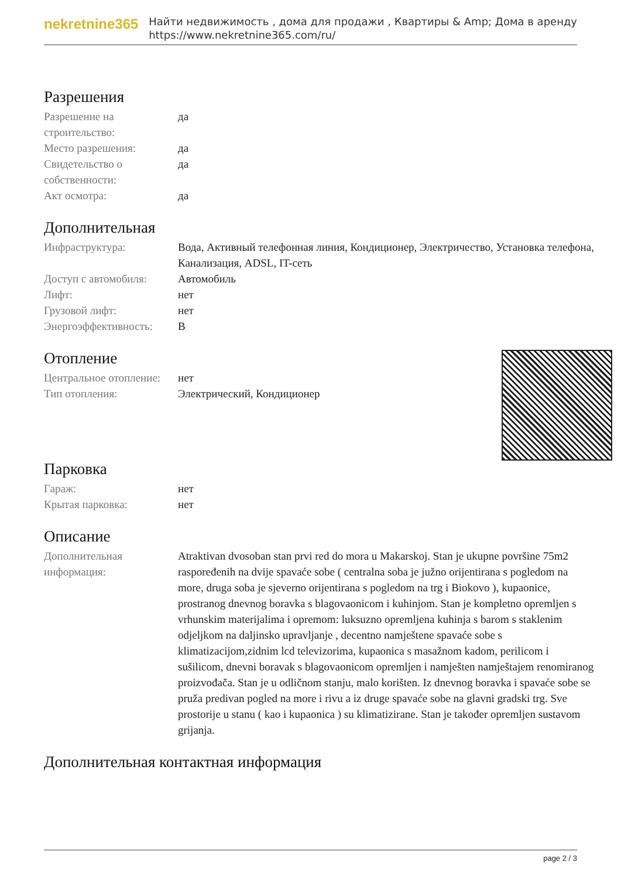nekretnine365
Найти недвижимость , дома для продажи , Квартиры & Amp; Дома в аренду
https://www.nekretnine365.com/ru/
Разрешения
| Разрешение на строительство: | да |
| Место разрешения: | да |
| Свидетельство о собственности: | да |
| Акт осмотра: | да |
Дополнительная
| Инфраструктура: | Вода, Активный телефонная линия, Кондиционер, Электричество, Установка телефона, Канализация, ADSL, IT-сеть |
| Доступ с автомобиля: | Автомобиль |
| Лифт: | нет |
| Грузовой лифт: | нет |
| Энергоэффективность: | B |
Отопление
| Центральное отопление: | нет |
| Тип отопления: | Электрический, Кондиционер |
Парковка
| Гараж: | нет |
| Крытая парковка: | нет |
Описание
| Дополнительная информация: | Atraktivan dvosoban stan prvi red do mora u Makarskoj. Stan je ukupne površine 75m2 raspoređenih na dvije spavaće sobe ( centralna soba je južno orijentirana s pogledom na more, druga soba je sjeverno orijentirana s pogledom na trg i Biokovo ), kupaonice, prostranog dnevnog boravka s blagovaonicom i kuhinjom. Stan je kompletno opremljen s vrhunskim materijalima i opremom: luksuzno opremljena kuhinja s barom s staklenim odjeljkom na daljinsko upravljanje , decentno namještene spavaće sobe s klimatizacijom,zidnim lcd televizorima, kupaonica s masažnom kadom, perilicom i sušilicom, dnevni boravak s blagovaonicom opremljen i namješten namještajem renomiranog proizvođača. Stan je u odličnom stanju, malo korišten. Iz dnevnog boravka i spavaće sobe se pruža predivan pogled na more i rivu a iz druge spavaće sobe na glavni gradski trg. Sve prostorije u stanu ( kao i kupaonica ) su klimatizirane. Stan je također opremljen sustavom grijanja. |
Дополнительная контактная информация
page 2 / 3